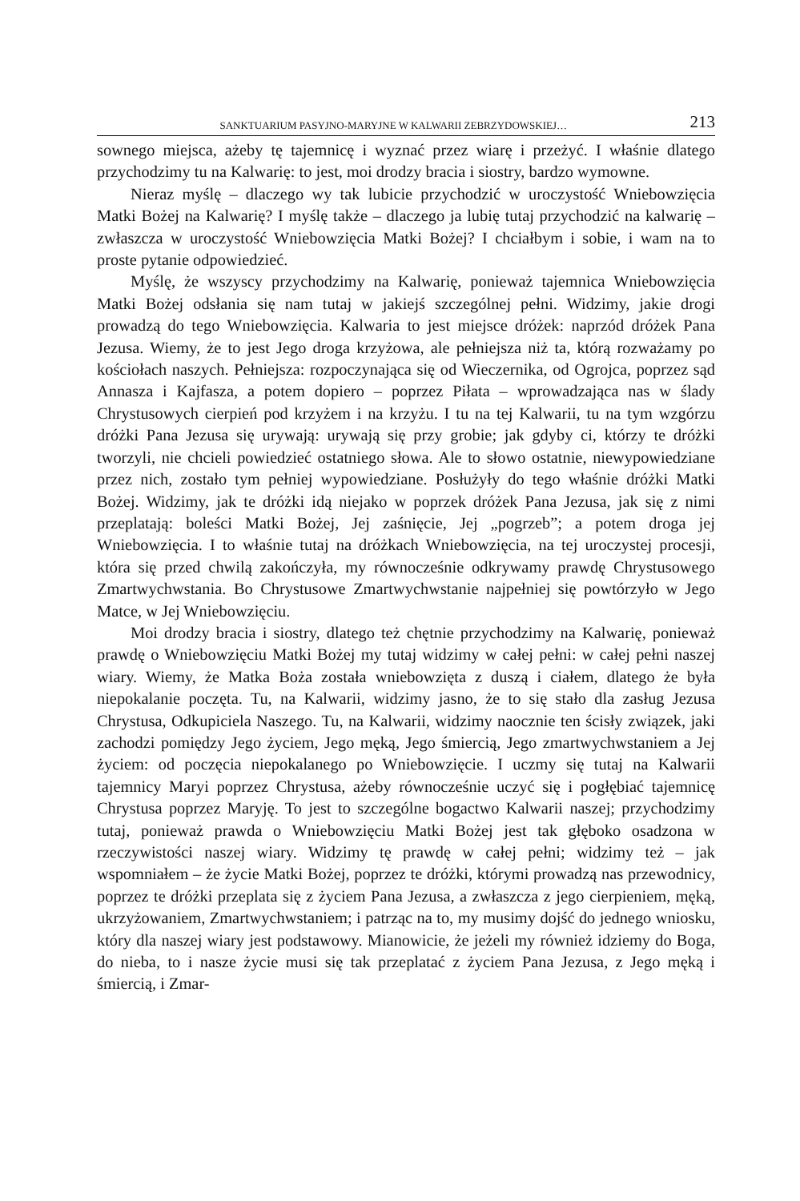SANKTUARIUM PASYJNO-MARYJNE W KALWARII ZEBRZYDOWSKIEJ… 213
sownego miejsca, ażeby tę tajemnicę i wyznać przez wiarę i przeżyć. I właśnie dlatego przychodzimy tu na Kalwarię: to jest, moi drodzy bracia i siostry, bardzo wymowne.
Nieraz myślę – dlaczego wy tak lubicie przychodzić w uroczystość Wniebowzięcia Matki Bożej na Kalwarię? I myślę także – dlaczego ja lubię tutaj przychodzić na kalwarię – zwłaszcza w uroczystość Wniebowzięcia Matki Bożej? I chciałbym i sobie, i wam na to proste pytanie odpowiedzieć.
Myślę, że wszyscy przychodzimy na Kalwarię, ponieważ tajemnica Wniebowzięcia Matki Bożej odsłania się nam tutaj w jakiejś szczególnej pełni. Widzimy, jakie drogi prowadzą do tego Wniebowzięcia. Kalwaria to jest miejsce dróżek: naprzód dróżek Pana Jezusa. Wiemy, że to jest Jego droga krzyżowa, ale pełniejsza niż ta, którą rozważamy po kościołach naszych. Pełniejsza: rozpoczynająca się od Wieczernika, od Ogrojca, poprzez sąd Annasza i Kajfasza, a potem dopiero – poprzez Piłata – wprowadzająca nas w ślady Chrystusowych cierpień pod krzyżem i na krzyżu. I tu na tej Kalwarii, tu na tym wzgórzu dróżki Pana Jezusa się urywają: urywają się przy grobie; jak gdyby ci, którzy te dróżki tworzyli, nie chcieli powiedzieć ostatniego słowa. Ale to słowo ostatnie, niewypowiedziane przez nich, zostało tym pełniej wypowiedziane. Posłużyły do tego właśnie dróżki Matki Bożej. Widzimy, jak te dróżki idą niejako w poprzek dróżek Pana Jezusa, jak się z nimi przeplatają: boleści Matki Bożej, Jej zaśnięcie, Jej „pogrzeb”; a potem droga jej Wniebowzięcia. I to właśnie tutaj na dróżkach Wniebowzięcia, na tej uroczystej procesji, która się przed chwilą zakończyła, my równocześnie odkrywamy prawdę Chrystusowego Zmartwychwstania. Bo Chrystusowe Zmartwychwstanie najpełniej się powtórzyło w Jego Matce, w Jej Wniebowzięciu.
Moi drodzy bracia i siostry, dlatego też chętnie przychodzimy na Kalwarię, ponieważ prawdę o Wniebowzięciu Matki Bożej my tutaj widzimy w całej pełni: w całej pełni naszej wiary. Wiemy, że Matka Boża została wniebowzięta z duszą i ciałem, dlatego że była niepokalanie poczęta. Tu, na Kalwarii, widzimy jasno, że to się stało dla zasług Jezusa Chrystusa, Odkupiciela Naszego. Tu, na Kalwarii, widzimy naocznie ten ścisły związek, jaki zachodzi pomiędzy Jego życiem, Jego męką, Jego śmiercią, Jego zmartwychwstaniem a Jej życiem: od poczęcia niepokalanego po Wniebowzięcie. I uczmy się tutaj na Kalwarii tajemnicy Maryi poprzez Chrystusa, ażeby równocześnie uczyć się i pogłębiać tajemnicę Chrystusa poprzez Maryję. To jest to szczególne bogactwo Kalwarii naszej; przychodzimy tutaj, ponieważ prawda o Wniebowzięciu Matki Bożej jest tak głęboko osadzona w rzeczywistości naszej wiary. Widzimy tę prawdę w całej pełni; widzimy też – jak wspomniałem – że życie Matki Bożej, poprzez te dróżki, którymi prowadzą nas przewodnicy, poprzez te dróżki przeplata się z życiem Pana Jezusa, a zwłaszcza z jego cierpieniem, męką, ukrzyżowaniem, Zmartwychwstaniem; i patrząc na to, my musimy dojść do jednego wniosku, który dla naszej wiary jest podstawowy. Mianowicie, że jeżeli my również idziemy do Boga, do nieba, to i nasze życie musi się tak przeplatać z życiem Pana Jezusa, z Jego męką i śmiercią, i Zmar-